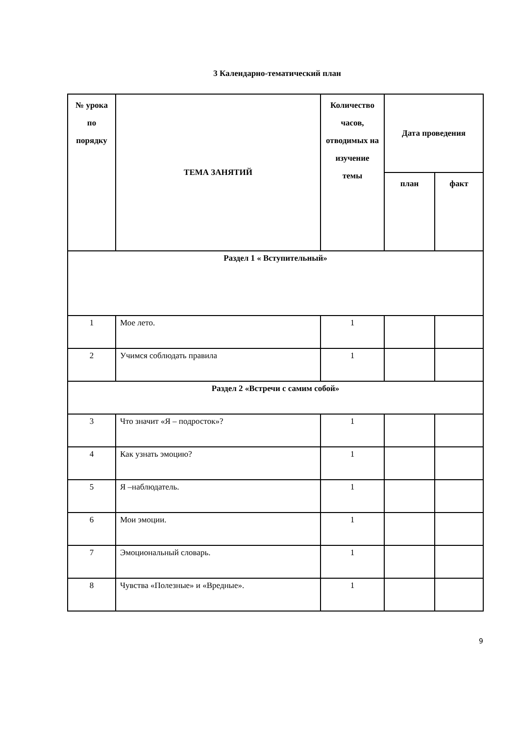3 Календарно-тематический план
| № урока по порядку | ТЕМА ЗАНЯТИЙ | Количество часов, отводимых на изучение темы | Дата проведения | |
| --- | --- | --- | --- | --- |
| | | | план | факт |
| Раздел 1 « Вступительный» | | | | |
| 1 | Мое лето. | 1 | | |
| 2 | Учимся соблюдать правила | 1 | | |
| Раздел 2 «Встречи с самим собой» | | | | |
| 3 | Что значит «Я – подросток»? | 1 | | |
| 4 | Как узнать эмоцию? | 1 | | |
| 5 | Я –наблюдатель. | 1 | | |
| 6 | Мои эмоции. | 1 | | |
| 7 | Эмоциональный словарь. | 1 | | |
| 8 | Чувства «Полезные» и «Вредные». | 1 | | |
9